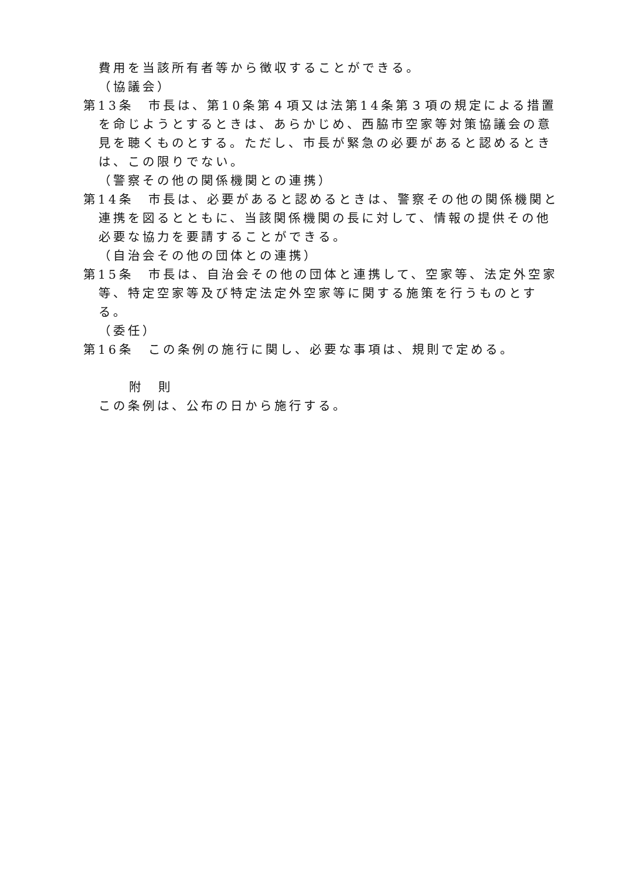費用を当該所有者等から徴収することができる。
（協議会）
第13条　市長は、第10条第４項又は法第14条第３項の規定による措置を命じようとするときは、あらかじめ、西脇市空家等対策協議会の意見を聴くものとする。ただし、市長が緊急の必要があると認めるときは、この限りでない。
（警察その他の関係機関との連携）
第14条　市長は、必要があると認めるときは、警察その他の関係機関と連携を図るとともに、当該関係機関の長に対して、情報の提供その他必要な協力を要請することができる。
（自治会その他の団体との連携）
第15条　市長は、自治会その他の団体と連携して、空家等、法定外空家等、特定空家等及び特定法定外空家等に関する施策を行うものとする。
（委任）
第16条　この条例の施行に関し、必要な事項は、規則で定める。
附　則
この条例は、公布の日から施行する。